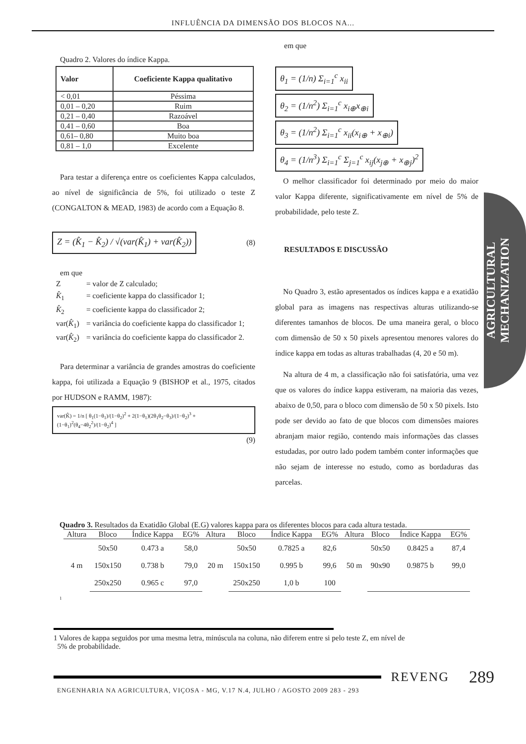INFLUÊNCIA DA DIMENSÃO DOS BLOCOS NA...
Quadro 2. Valores do índice Kappa.
| Valor | Coeficiente Kappa qualitativo |
| --- | --- |
| < 0,01 | Péssima |
| 0,01 – 0,20 | Ruim |
| 0,21 – 0,40 | Razoável |
| 0,41 – 0,60 | Boa |
| 0,61– 0,80 | Muito boa |
| 0,81 – 1,0 | Excelente |
Para testar a diferença entre os coeficientes Kappa calculados, ao nível de significância de 5%, foi utilizado o teste Z (CONGALTON & MEAD, 1983) de acordo com a Equação 8.
Z = (K̂<sub>1</sub> − K̂<sub>2</sub>) / √(var(K̂<sub>1</sub>) + var(K̂<sub>2</sub>)) (8)
em que
| Z | = valor de Z calculado; |
| K̂<sub>1</sub> | = coeficiente kappa do classificador 1; |
| K̂<sub>2</sub> | = coeficiente kappa do classificador 2; |
| var( K̂<sub>1</sub>) | = variância do coeficiente kappa do classificador 1; |
| var( K̂<sub>2</sub>) | = variância do coeficiente kappa do classificador 2. |
Para determinar a variância de grandes amostras do coeficiente kappa, foi utilizada a Equação 9 (BISHOP et al., 1975, citados por HUDSON e RAMM, 1987):
var(K̂) = 1/n [ θ<sub>1</sub>(1−θ<sub>1</sub>)/(1−θ<sub>2</sub>)<sup>2</sup> + 2(1−θ<sub>1</sub>)(2θ<sub>1</sub>θ<sub>2</sub>−θ<sub>3</sub>)/(1−θ<sub>2</sub>)<sup>3</sup> + (1−θ<sub>1</sub>)<sup>2</sup>(θ<sub>4</sub>−4θ<sub>2</sub><sup>2</sup>)/(1−θ<sub>2</sub>)<sup>4</sup> ]
(9)
em que
θ<sub>1</sub> = (1/n) Σ<sub>i=1</sub><sup>c</sup> x<sub>ii</sub>
θ<sub>2</sub> = (1/n<sup>2</sup>) Σ<sub>i=1</sub><sup>c</sup> x<sub>i⊕</sub>x<sub>⊕i</sub>
θ<sub>3</sub> = (1/n<sup>2</sup>) Σ<sub>i=1</sub><sup>c</sup> x<sub>ii</sub>(x<sub>i⊕</sub> + x<sub>⊕i</sub>)
θ<sub>4</sub> = (1/n<sup>3</sup>) Σ<sub>i=1</sub><sup>c</sup> Σ<sub>j=1</sub><sup>c</sup> x<sub>ij</sub>(x<sub>j⊕</sub> + x<sub>⊕j</sub>)<sup>2</sup>
O melhor classificador foi determinado por meio do maior valor Kappa diferente, significativamente em nível de 5% de probabilidade, pelo teste Z.
RESULTADOS E DISCUSSÃO
No Quadro 3, estão apresentados os índices kappa e a exatidão global para as imagens nas respectivas alturas utilizando-se diferentes tamanhos de blocos. De uma maneira geral, o bloco com dimensão de 50 x 50 pixels apresentou menores valores do índice kappa em todas as alturas trabalhadas (4, 20 e 50 m).
Na altura de 4 m, a classificação não foi satisfatória, uma vez que os valores do índice kappa estiveram, na maioria das vezes, abaixo de 0,50, para o bloco com dimensão de 50 x 50 pixels. Isto pode ser devido ao fato de que blocos com dimensões maiores abranjam maior região, contendo mais informações das classes estudadas, por outro lado podem também conter informações que não sejam de interesse no estudo, como as bordaduras das parcelas.
Quadro 3. Resultados da Exatidão Global (E.G) valores kappa para os diferentes blocos para cada altura testada.
| Altura | Bloco | Índice Kappa | EG% | Altura | Bloco | Índice Kappa | EG% | Altura | Bloco | Índice Kappa | EG% |
| --- | --- | --- | --- | --- | --- | --- | --- | --- | --- | --- | --- |
| 4 m | 50x50 | 0.473 a | 58,0 | 20 m | 50x50 | 0.7825 a | 82,6 | 50 m | 50x50 | 0.8425 a | 87,4 |
| | 150x150 | 0.738 b | 79,0 | | 150x150 | 0.995 b | 99,6 | | 90x90 | 0.9875 b | 99,0 |
| | 250x250 | 0.965 c | 97,0 | | 250x250 | 1,0 b | 100 | | | | |
<sup>1</sup>
1 Valores de kappa seguidos por uma mesma letra, minúscula na coluna, não diferem entre si pelo teste Z, em nível de
5% de probabilidade.
REVENG 289
ENGENHARIA NA AGRICULTURA, VIÇOSA - MG, V.17 N.4, JULHO / AGOSTO 2009 283 - 293
AGRICULTURAL
MECHANIZATION